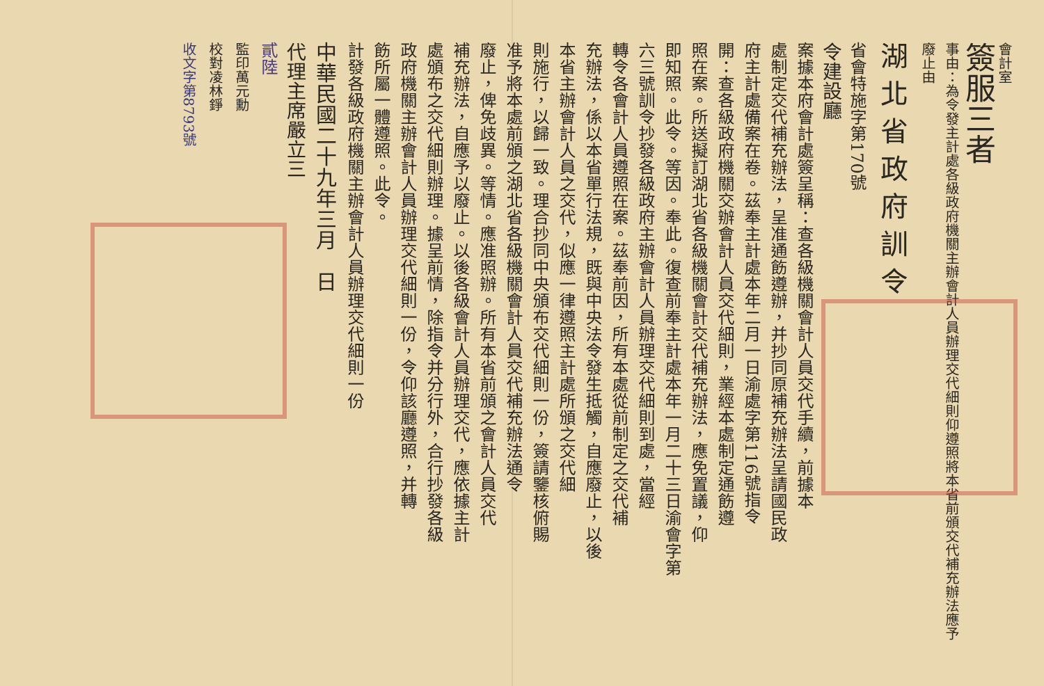會計室
簽服三者
事由：為令發主計處各級政府機關主辦會計人員辦理交代細則仰遵照將本省前頒交代補充辦法應予廢止由
湖北省政府訓令
省會特施字第170號
令建設廳
案據本府會計處簽呈稱：查各級機關會計人員交代手續，前據本
處制定交代補充辦法，呈准通飭遵辦，并抄同原補充辦法呈請國民政
府主計處備案在卷。茲奉主計處本年二月一日渝處字第116號指令
開：查各級政府機關交辦會計人員交代細則，業經本處制定通飭遵
照在案。所送擬訂湖北省各級機關會計交代補充辦法，應免置議，仰
即知照。此令。等因。奉此。復查前奉主計處本年一月二十三日渝會字第
六三號訓令抄發各級政府主辦會計人員辦理交代細則到處，當經
轉令各會計人員遵照在案。茲奉前因，所有本處從前制定之交代補
充辦法，係以本省單行法規，既與中央法令發生抵觸，自應廢止，以後
本省主辦會計人員之交代，似應一律遵照主計處所頒之交代細
則施行，以歸一致。理合抄同中央頒布交代細則一份，簽請鑒核俯賜
准予將本處前頒之湖北省各級機關會計人員交代補充辦法通令
廢止，俾免歧異。等情。應准照辦。所有本省前頒之會計人員交代
補充辦法，自應予以廢止。以後各級會計人員辦理交代，應依據主計
處頒布之交代細則辦理。據呈前情，除指令并分行外，合行抄發各級
政府機關主辦會計人員辦理交代細則一份，令仰該廳遵照，并轉
飭所屬一體遵照。此令。
計發各級政府機關主辦會計人員辦理交代細則一份
中華民國二十九年三月　日
代理主席嚴立三
貳陸
監印萬元勳
校對凌林錚
收文字第8793號